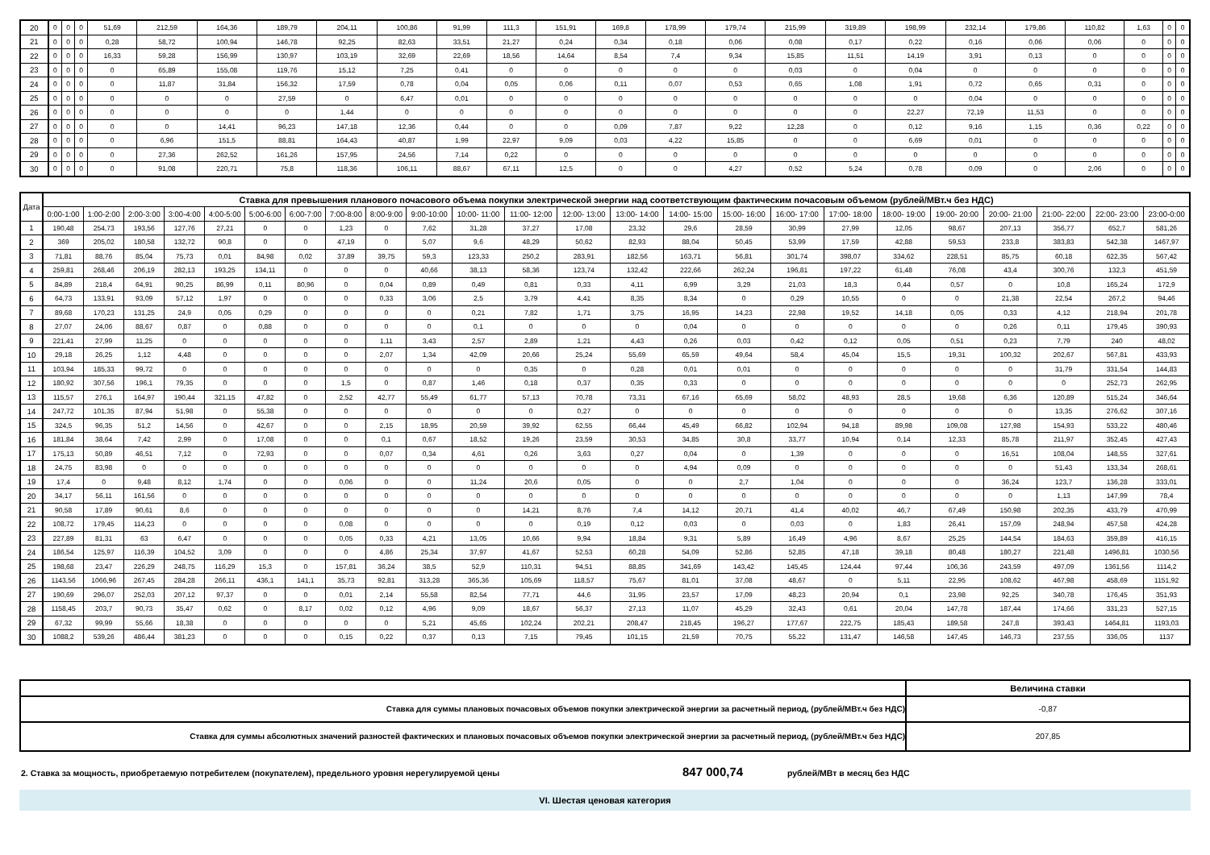| 20 | 0 | 0 | 0 | 51,69 | 212,59 | 164,36 | 189,79 | 204,11 | 100,86 | 91,99 | 111,3 | 151,91 | 169,8 | 178,99 | 179,74 | 215,99 | 319,89 | 198,99 | 232,14 | 179,86 | 110,82 | 1,63 | 0 | 0 |
| 21 | 0 | 0 | 0 | 0,28 | 58,72 | 100,94 | 146,78 | 92,25 | 82,63 | 33,51 | 21,27 | 0,24 | 0,34 | 0,18 | 0,06 | 0,08 | 0,17 | 0,22 | 0,16 | 0,06 | 0,06 | 0 | 0 | 0 |
| 22 | 0 | 0 | 0 | 16,33 | 59,28 | 156,99 | 130,97 | 103,19 | 32,69 | 22,69 | 18,56 | 14,64 | 8,54 | 7,4 | 9,34 | 15,85 | 11,51 | 14,19 | 3,91 | 0,13 | 0 | 0 | 0 | 0 |
| 23 | 0 | 0 | 0 | 0 | 65,89 | 155,08 | 119,76 | 15,12 | 7,25 | 0,41 | 0 | 0 | 0 | 0 | 0 | 0,03 | 0 | 0,04 | 0 | 0 | 0 | 0 | 0 | 0 |
| 24 | 0 | 0 | 0 | 0 | 11,87 | 31,84 | 156,32 | 17,59 | 0,78 | 0,04 | 0,05 | 0,06 | 0,11 | 0,07 | 0,53 | 0,65 | 1,08 | 1,91 | 0,72 | 0,65 | 0,31 | 0 | 0 | 0 |
| 25 | 0 | 0 | 0 | 0 | 0 | 0 | 27,59 | 0 | 6,47 | 0,01 | 0 | 0 | 0 | 0 | 0 | 0 | 0 | 0 | 0,04 | 0 | 0 | 0 | 0 | 0 |
| 26 | 0 | 0 | 0 | 0 | 0 | 0 | 0 | 1,44 | 0 | 0 | 0 | 0 | 0 | 0 | 0 | 0 | 0 | 22,27 | 72,19 | 11,53 | 0 | 0 | 0 | 0 |
| 27 | 0 | 0 | 0 | 0 | 0 | 14,41 | 96,23 | 147,18 | 12,36 | 0,44 | 0 | 0 | 0,09 | 7,87 | 9,22 | 12,28 | 0 | 0,12 | 9,16 | 1,15 | 0,36 | 0,22 | 0 | 0 |
| 28 | 0 | 0 | 0 | 0 | 6,96 | 151,5 | 88,81 | 164,43 | 40,87 | 1,99 | 22,97 | 9,09 | 0,03 | 4,22 | 15,85 | 0 | 0 | 6,69 | 0,01 | 0 | 0 | 0 | 0 | 0 |
| 29 | 0 | 0 | 0 | 0 | 27,36 | 262,52 | 161,26 | 157,95 | 24,56 | 7,14 | 0,22 | 0 | 0 | 0 | 0 | 0 | 0 | 0 | 0 | 0 | 0 | 0 | 0 | 0 |
| 30 | 0 | 0 | 0 | 0 | 91,08 | 220,71 | 75,8 | 118,36 | 106,11 | 88,67 | 67,11 | 12,5 | 0 | 0 | 4,27 | 0,52 | 5,24 | 0,78 | 0,09 | 0 | 2,06 | 0 | 0 | 0 |
| Дата | Ставка для превышения планового почасового объема покупки электрической энергии над соответствующим фактическим почасовым объемом (рублей/МВт.ч без НДС) | | | | | | | | | | | | | | | | | | | | | | | |
| --- | --- | --- | --- | --- | --- | --- | --- | --- | --- | --- | --- | --- | --- | --- | --- | --- | --- | --- | --- | --- | --- | --- | --- | --- |
| | 0:00-1:00 | 1:00-2:00 | 2:00-3:00 | 3:00-4:00 | 4:00-5:00 | 5:00-6:00 | 6:00-7:00 | 7:00-8:00 | 8:00-9:00 | 9:00-10:00 | 10:00- 11:00 | 11:00- 12:00 | 12:00- 13:00 | 13:00- 14:00 | 14:00- 15:00 | 15:00- 16:00 | 16:00- 17:00 | 17:00- 18:00 | 18:00- 19:00 | 19:00- 20:00 | 20:00- 21:00 | 21:00- 22:00 | 22:00- 23:00 | 23:00-0:00 |
| 1 | 190,48 | 254,73 | 193,56 | 127,76 | 27,21 | 0 | 0 | 1,23 | 0 | 7,62 | 31,28 | 37,27 | 17,08 | 23,32 | 29,6 | 28,59 | 30,99 | 27,99 | 12,05 | 98,67 | 207,13 | 356,77 | 652,7 | 581,26 |
| 2 | 369 | 205,02 | 180,58 | 132,72 | 90,8 | 0 | 0 | 47,19 | 0 | 5,07 | 9,6 | 48,29 | 50,62 | 82,93 | 88,04 | 50,45 | 53,99 | 17,59 | 42,88 | 59,53 | 233,8 | 383,83 | 542,38 | 1467,97 |
| 3 | 71,81 | 88,76 | 85,04 | 75,73 | 0,01 | 84,98 | 0,02 | 37,89 | 39,75 | 59,3 | 123,33 | 250,2 | 283,91 | 182,56 | 163,71 | 56,81 | 301,74 | 398,07 | 334,62 | 228,51 | 85,75 | 60,18 | 622,35 | 567,42 |
| 4 | 259,81 | 268,46 | 206,19 | 282,13 | 193,25 | 134,11 | 0 | 0 | 0 | 40,66 | 38,13 | 58,36 | 123,74 | 132,42 | 222,66 | 262,24 | 196,81 | 197,22 | 61,48 | 76,08 | 43,4 | 300,76 | 132,3 | 451,59 |
| 5 | 84,89 | 218,4 | 64,91 | 90,25 | 86,99 | 0,11 | 80,96 | 0 | 0,04 | 0,89 | 0,49 | 0,81 | 0,33 | 4,11 | 6,99 | 3,29 | 21,03 | 18,3 | 0,44 | 0,57 | 0 | 10,8 | 165,24 | 172,9 |
| 6 | 64,73 | 133,91 | 93,09 | 57,12 | 1,97 | 0 | 0 | 0 | 0,33 | 3,06 | 2,5 | 3,79 | 4,41 | 8,35 | 8,34 | 0 | 0,29 | 10,55 | 0 | 0 | 21,38 | 22,54 | 267,2 | 94,46 |
| 7 | 89,68 | 170,23 | 131,25 | 24,9 | 0,05 | 0,29 | 0 | 0 | 0 | 0 | 0,21 | 7,82 | 1,71 | 3,75 | 16,95 | 14,23 | 22,98 | 19,52 | 14,18 | 0,05 | 0,33 | 4,12 | 218,94 | 201,78 |
| 8 | 27,07 | 24,06 | 88,67 | 0,87 | 0 | 0,88 | 0 | 0 | 0 | 0 | 0,1 | 0 | 0 | 0 | 0,04 | 0 | 0 | 0 | 0 | 0 | 0,26 | 0,11 | 179,45 | 390,93 |
| 9 | 221,41 | 27,99 | 11,25 | 0 | 0 | 0 | 0 | 0 | 1,11 | 3,43 | 2,57 | 2,89 | 1,21 | 4,43 | 0,26 | 0,03 | 0,42 | 0,12 | 0,05 | 0,51 | 0,23 | 7,79 | 240 | 48,02 |
| 10 | 29,18 | 26,25 | 1,12 | 4,48 | 0 | 0 | 0 | 0 | 2,07 | 1,34 | 42,09 | 20,66 | 25,24 | 55,69 | 65,59 | 49,64 | 58,4 | 45,04 | 15,5 | 19,31 | 100,32 | 202,67 | 567,81 | 433,93 |
| 11 | 103,94 | 185,33 | 99,72 | 0 | 0 | 0 | 0 | 0 | 0 | 0 | 0 | 0,35 | 0 | 0,28 | 0,01 | 0,01 | 0 | 0 | 0 | 0 | 0 | 31,79 | 331,54 | 144,83 |
| 12 | 180,92 | 307,56 | 196,1 | 79,35 | 0 | 0 | 0 | 1,5 | 0 | 0,87 | 1,46 | 0,18 | 0,37 | 0,35 | 0,33 | 0 | 0 | 0 | 0 | 0 | 0 | 0 | 252,73 | 262,95 |
| 13 | 115,57 | 276,1 | 164,97 | 190,44 | 321,15 | 47,82 | 0 | 2,52 | 42,77 | 55,49 | 61,77 | 57,13 | 70,78 | 73,31 | 67,16 | 65,69 | 58,02 | 48,93 | 28,5 | 19,68 | 6,36 | 120,89 | 515,24 | 346,64 |
| 14 | 247,72 | 101,35 | 87,94 | 51,98 | 0 | 55,38 | 0 | 0 | 0 | 0 | 0 | 0 | 0,27 | 0 | 0 | 0 | 0 | 0 | 0 | 0 | 0 | 13,35 | 276,62 | 307,16 |
| 15 | 324,5 | 96,35 | 51,2 | 14,56 | 0 | 42,67 | 0 | 0 | 2,15 | 18,95 | 20,59 | 39,92 | 62,55 | 66,44 | 45,49 | 66,82 | 102,94 | 94,18 | 89,98 | 109,08 | 127,98 | 154,93 | 533,22 | 480,46 |
| 16 | 181,84 | 38,64 | 7,42 | 2,99 | 0 | 17,08 | 0 | 0 | 0,1 | 0,67 | 18,52 | 19,26 | 23,59 | 30,53 | 34,85 | 30,8 | 33,77 | 10,94 | 0,14 | 12,33 | 85,78 | 211,97 | 352,45 | 427,43 |
| 17 | 175,13 | 50,89 | 46,51 | 7,12 | 0 | 72,93 | 0 | 0 | 0,07 | 0,34 | 4,61 | 0,26 | 3,63 | 0,27 | 0,04 | 0 | 1,39 | 0 | 0 | 0 | 16,51 | 108,04 | 148,55 | 327,61 |
| 18 | 24,75 | 83,98 | 0 | 0 | 0 | 0 | 0 | 0 | 0 | 0 | 0 | 0 | 0 | 0 | 4,94 | 0,09 | 0 | 0 | 0 | 0 | 0 | 51,43 | 133,34 | 268,61 |
| 19 | 17,4 | 0 | 9,48 | 8,12 | 1,74 | 0 | 0 | 0,06 | 0 | 0 | 11,24 | 20,6 | 0,05 | 0 | 0 | 2,7 | 1,04 | 0 | 0 | 0 | 36,24 | 123,7 | 136,28 | 333,01 |
| 20 | 34,17 | 56,11 | 161,56 | 0 | 0 | 0 | 0 | 0 | 0 | 0 | 0 | 0 | 0 | 0 | 0 | 0 | 0 | 0 | 0 | 0 | 0 | 1,13 | 147,99 | 78,4 |
| 21 | 90,58 | 17,89 | 90,61 | 8,6 | 0 | 0 | 0 | 0 | 0 | 0 | 0 | 14,21 | 8,76 | 7,4 | 14,12 | 20,71 | 41,4 | 40,02 | 46,7 | 67,49 | 150,98 | 202,35 | 433,79 | 470,99 |
| 22 | 108,72 | 179,45 | 114,23 | 0 | 0 | 0 | 0 | 0,08 | 0 | 0 | 0 | 0 | 0,19 | 0,12 | 0,03 | 0 | 0,03 | 0 | 1,83 | 26,41 | 157,09 | 248,94 | 457,58 | 424,28 |
| 23 | 227,89 | 81,31 | 63 | 6,47 | 0 | 0 | 0 | 0,05 | 0,33 | 4,21 | 13,05 | 10,66 | 9,94 | 18,84 | 9,31 | 5,89 | 16,49 | 4,96 | 8,67 | 25,25 | 144,54 | 184,63 | 359,89 | 416,15 |
| 24 | 186,54 | 125,97 | 116,39 | 104,52 | 3,09 | 0 | 0 | 0 | 4,86 | 25,34 | 37,97 | 41,67 | 52,53 | 60,28 | 54,09 | 52,86 | 52,85 | 47,18 | 39,18 | 80,48 | 180,27 | 221,48 | 1496,81 | 1030,56 |
| 25 | 198,68 | 23,47 | 226,29 | 248,75 | 116,29 | 15,3 | 0 | 157,81 | 36,24 | 38,5 | 52,9 | 110,31 | 94,51 | 88,85 | 341,69 | 143,42 | 145,45 | 124,44 | 97,44 | 106,36 | 243,59 | 497,09 | 1361,56 | 1114,2 |
| 26 | 1143,56 | 1066,96 | 267,45 | 284,28 | 266,11 | 436,1 | 141,1 | 35,73 | 92,81 | 313,28 | 365,36 | 105,69 | 118,57 | 75,67 | 81,01 | 37,08 | 48,67 | 0 | 5,11 | 22,95 | 108,62 | 467,98 | 458,69 | 1151,92 |
| 27 | 190,69 | 296,07 | 252,03 | 207,12 | 97,37 | 0 | 0 | 0,01 | 2,14 | 55,58 | 82,54 | 77,71 | 44,6 | 31,95 | 23,57 | 17,09 | 48,23 | 20,94 | 0,1 | 23,98 | 92,25 | 340,78 | 176,45 | 351,93 |
| 28 | 1158,45 | 203,7 | 90,73 | 35,47 | 0,62 | 0 | 8,17 | 0,02 | 0,12 | 4,96 | 9,09 | 18,67 | 56,37 | 27,13 | 11,07 | 45,29 | 32,43 | 0,61 | 20,04 | 147,78 | 187,44 | 174,66 | 331,23 | 527,15 |
| 29 | 67,32 | 99,99 | 55,66 | 18,38 | 0 | 0 | 0 | 0 | 0 | 5,21 | 45,65 | 102,24 | 202,21 | 208,47 | 218,45 | 196,27 | 177,67 | 222,75 | 185,43 | 189,58 | 247,8 | 393,43 | 1464,81 | 1193,03 |
| 30 | 1088,2 | 539,26 | 486,44 | 381,23 | 0 | 0 | 0 | 0,15 | 0,22 | 0,37 | 0,13 | 7,15 | 79,45 | 101,15 | 21,59 | 70,75 | 55,22 | 131,47 | 146,58 | 147,45 | 146,73 | 237,55 | 336,05 | 1137 |
| | Величина ставки |
| Ставка для суммы плановых почасовых объемов покупки электрической энергии за расчетный период, (рублей/МВт.ч без НДС) | -0,87 |
| Ставка для суммы абсолютных значений разностей фактических и плановых почасовых объемов покупки электрической энергии за расчетный период, (рублей/МВт.ч без НДС) | 207,85 |
2. Ставка за мощность, приобретаемую потребителем (покупателем), предельного уровня нерегулируемой цены 847 000,74 рублей/МВт в месяц без НДС
VI. Шестая ценовая категория